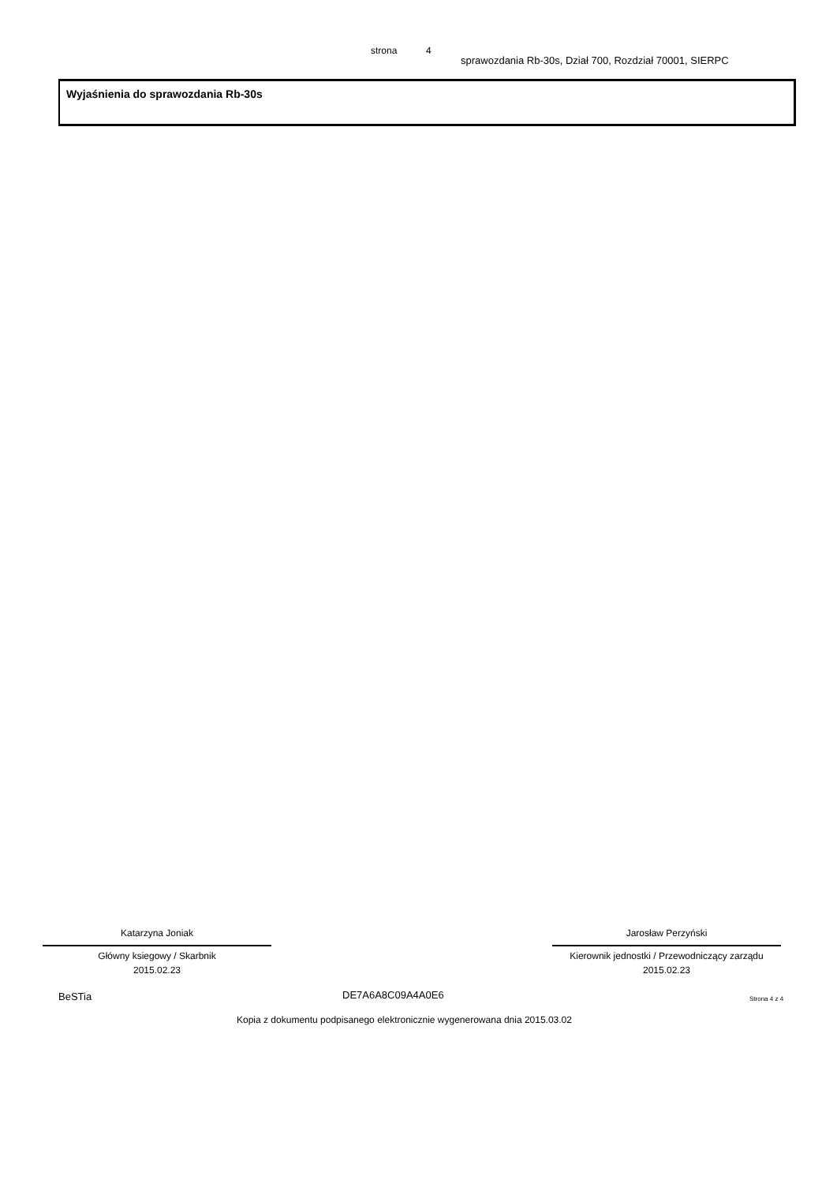strona 4
sprawozdania Rb-30s, Dział 700, Rozdział 70001, SIERPC
Wyjaśnienia do sprawozdania Rb-30s
Katarzyna Joniak
Główny ksiegowy / Skarbnik
2015.02.23
Jarosław Perzyński
Kierownik jednostki / Przewodniczący zarządu
2015.02.23
BeSTia DE7A6A8C09A4A0E6 Strona 4 z 4
Kopia z dokumentu podpisanego elektronicznie wygenerowana dnia 2015.03.02